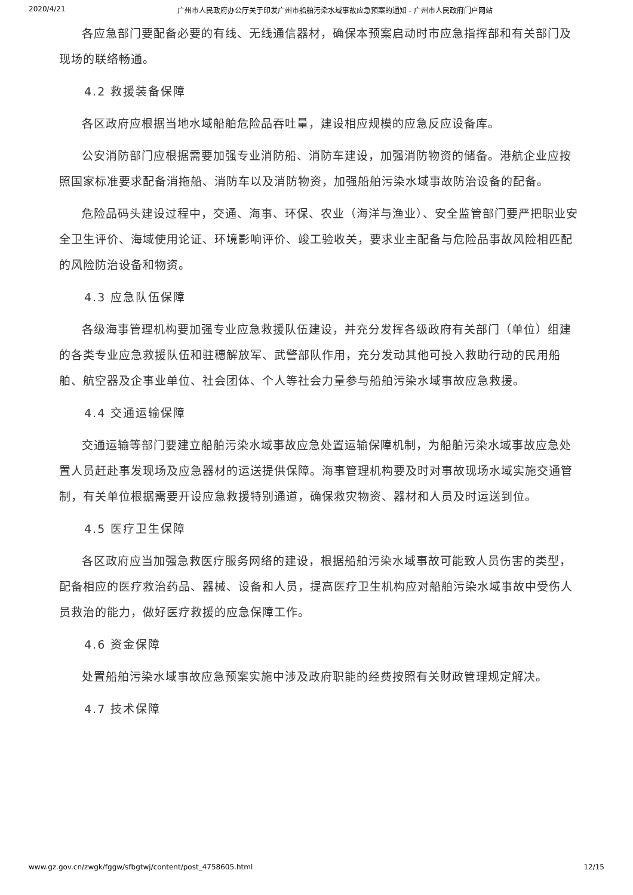2020/4/21 广州市人民政府办公厅关于印发广州市船舶污染水域事故应急预案的通知 - 广州市人民政府门户网站
各应急部门要配备必要的有线、无线通信器材，确保本预案启动时市应急指挥部和有关部门及现场的联络畅通。
4.2 救援装备保障
各区政府应根据当地水域船舶危险品吞吐量，建设相应规模的应急反应设备库。
公安消防部门应根据需要加强专业消防船、消防车建设，加强消防物资的储备。港航企业应按照国家标准要求配备消拖船、消防车以及消防物资，加强船舶污染水域事故防治设备的配备。
危险品码头建设过程中，交通、海事、环保、农业（海洋与渔业）、安全监管部门要严把职业安全卫生评价、海域使用论证、环境影响评价、竣工验收关，要求业主配备与危险品事故风险相匹配的风险防治设备和物资。
4.3 应急队伍保障
各级海事管理机构要加强专业应急救援队伍建设，并充分发挥各级政府有关部门（单位）组建的各类专业应急救援队伍和驻穗解放军、武警部队作用，充分发动其他可投入救助行动的民用船舶、航空器及企事业单位、社会团体、个人等社会力量参与船舶污染水域事故应急救援。
4.4 交通运输保障
交通运输等部门要建立船舶污染水域事故应急处置运输保障机制，为船舶污染水域事故应急处置人员赶赴事发现场及应急器材的运送提供保障。海事管理机构要及时对事故现场水域实施交通管制，有关单位根据需要开设应急救援特别通道，确保救灾物资、器材和人员及时运送到位。
4.5 医疗卫生保障
各区政府应当加强急救医疗服务网络的建设，根据船舶污染水域事故可能致人员伤害的类型，配备相应的医疗救治药品、器械、设备和人员，提高医疗卫生机构应对船舶污染水域事故中受伤人员救治的能力，做好医疗救援的应急保障工作。
4.6 资金保障
处置船舶污染水域事故应急预案实施中涉及政府职能的经费按照有关财政管理规定解决。
4.7 技术保障
www.gz.gov.cn/zwgk/fggw/sfbgtwj/content/post_4758605.html 12/15